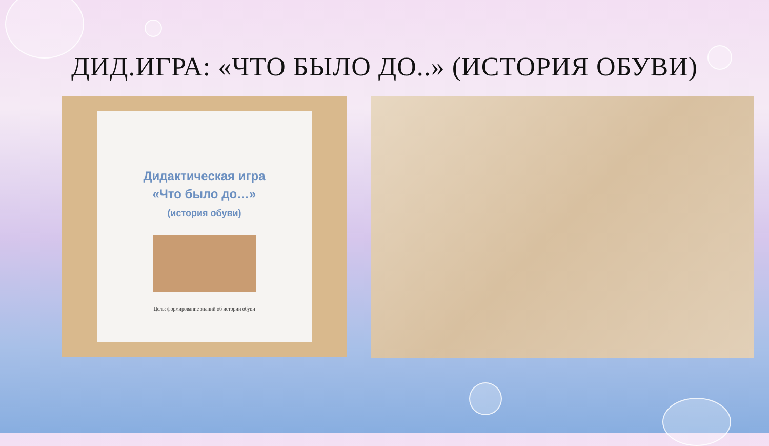ДИД.ИГРА: «ЧТО БЫЛО ДО..» (ИСТОРИЯ ОБУВИ)
Дидактическая игра
«Что было до…»
(история обуви)
Цель: формирование знаний об истории обуви